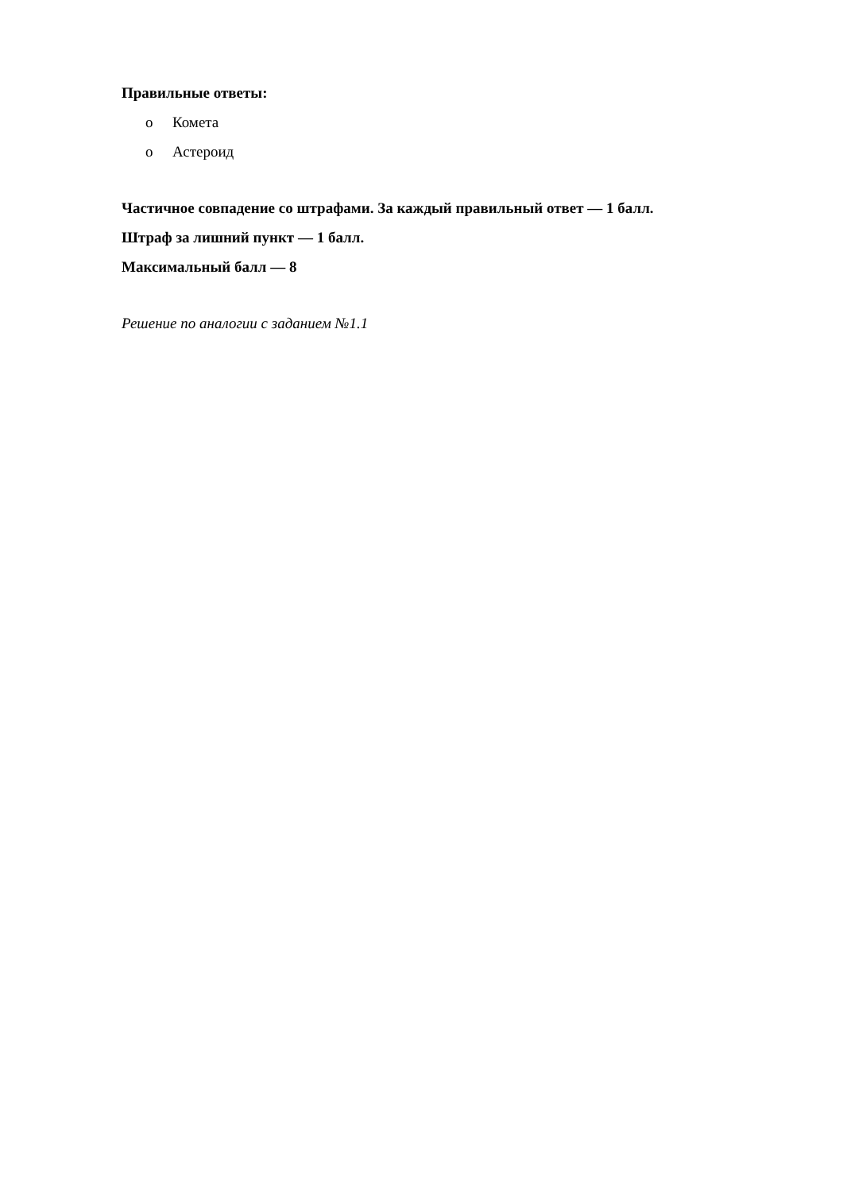Правильные ответы:
o Комета
o Астероид
Частичное совпадение со штрафами. За каждый правильный ответ — 1 балл.
Штраф за лишний пункт — 1 балл.
Максимальный балл — 8
Решение по аналогии с заданием №1.1